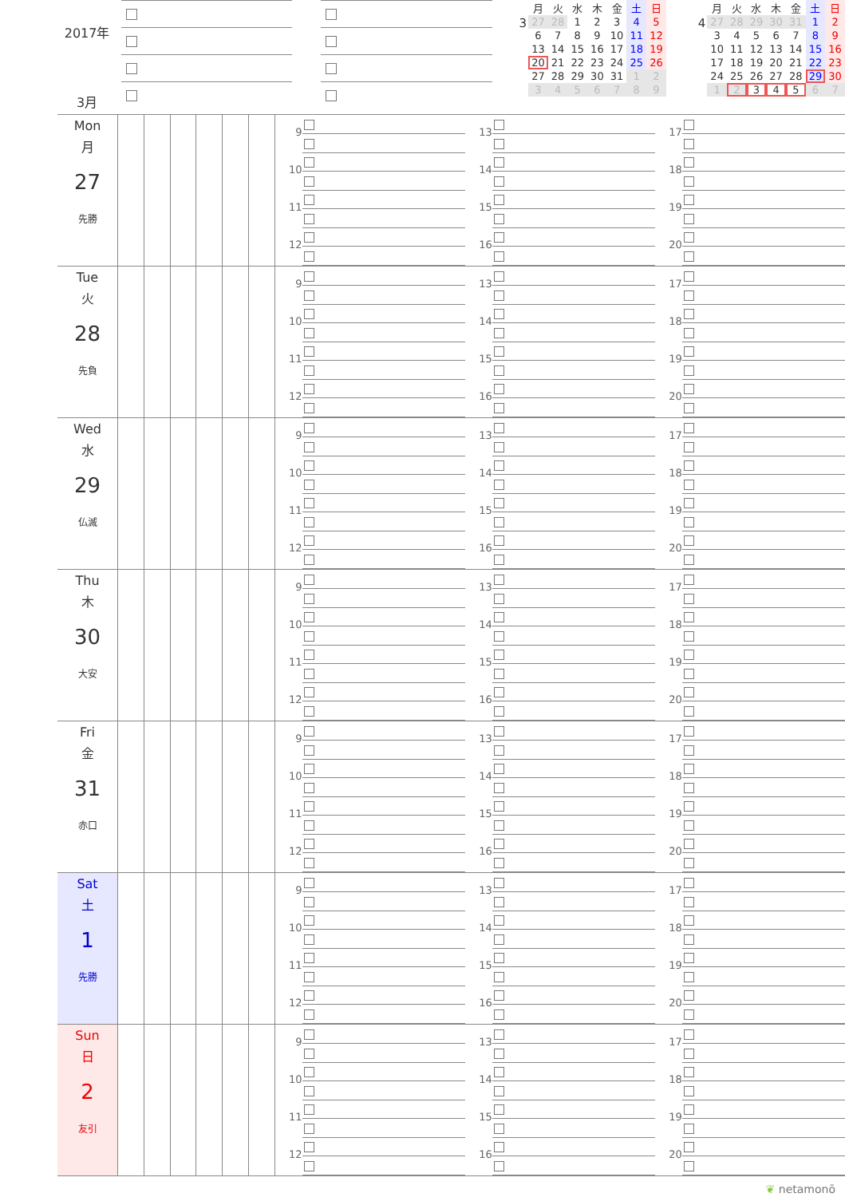2017年
3月
3
| 月 | 火 | 水 | 木 | 金 | 土 | 日 |
| --- | --- | --- | --- | --- | --- | --- |
| 27 | 28 | 1 | 2 | 3 | 4 | 5 |
| 6 | 7 | 8 | 9 | 10 | 11 | 12 |
| 13 | 14 | 15 | 16 | 17 | 18 | 19 |
| 20 | 21 | 22 | 23 | 24 | 25 | 26 |
| 27 | 28 | 29 | 30 | 31 | 1 | 2 |
| 3 | 4 | 5 | 6 | 7 | 8 | 9 |
4
| 月 | 火 | 水 | 木 | 金 | 土 | 日 |
| --- | --- | --- | --- | --- | --- | --- |
| 27 | 28 | 29 | 30 | 31 | 1 | 2 |
| 3 | 4 | 5 | 6 | 7 | 8 | 9 |
| 10 | 11 | 12 | 13 | 14 | 15 | 16 |
| 17 | 18 | 19 | 20 | 21 | 22 | 23 |
| 24 | 25 | 26 | 27 | 28 | 29 | 30 |
| 1 | 2 | 3 | 4 | 5 | 6 | 7 |
Mon
月
27
先勝
9
10
11
12
13
14
15
16
17
18
19
20
Tue
火
28
先負
9
10
11
12
13
14
15
16
17
18
19
20
Wed
水
29
仏滅
9
10
11
12
13
14
15
16
17
18
19
20
Thu
木
30
大安
9
10
11
12
13
14
15
16
17
18
19
20
Fri
金
31
赤口
9
10
11
12
13
14
15
16
17
18
19
20
Sat
土
1
先勝
9
10
11
12
13
14
15
16
17
18
19
20
Sun
日
2
友引
9
10
11
12
13
14
15
16
17
18
19
20
❦ netamonō